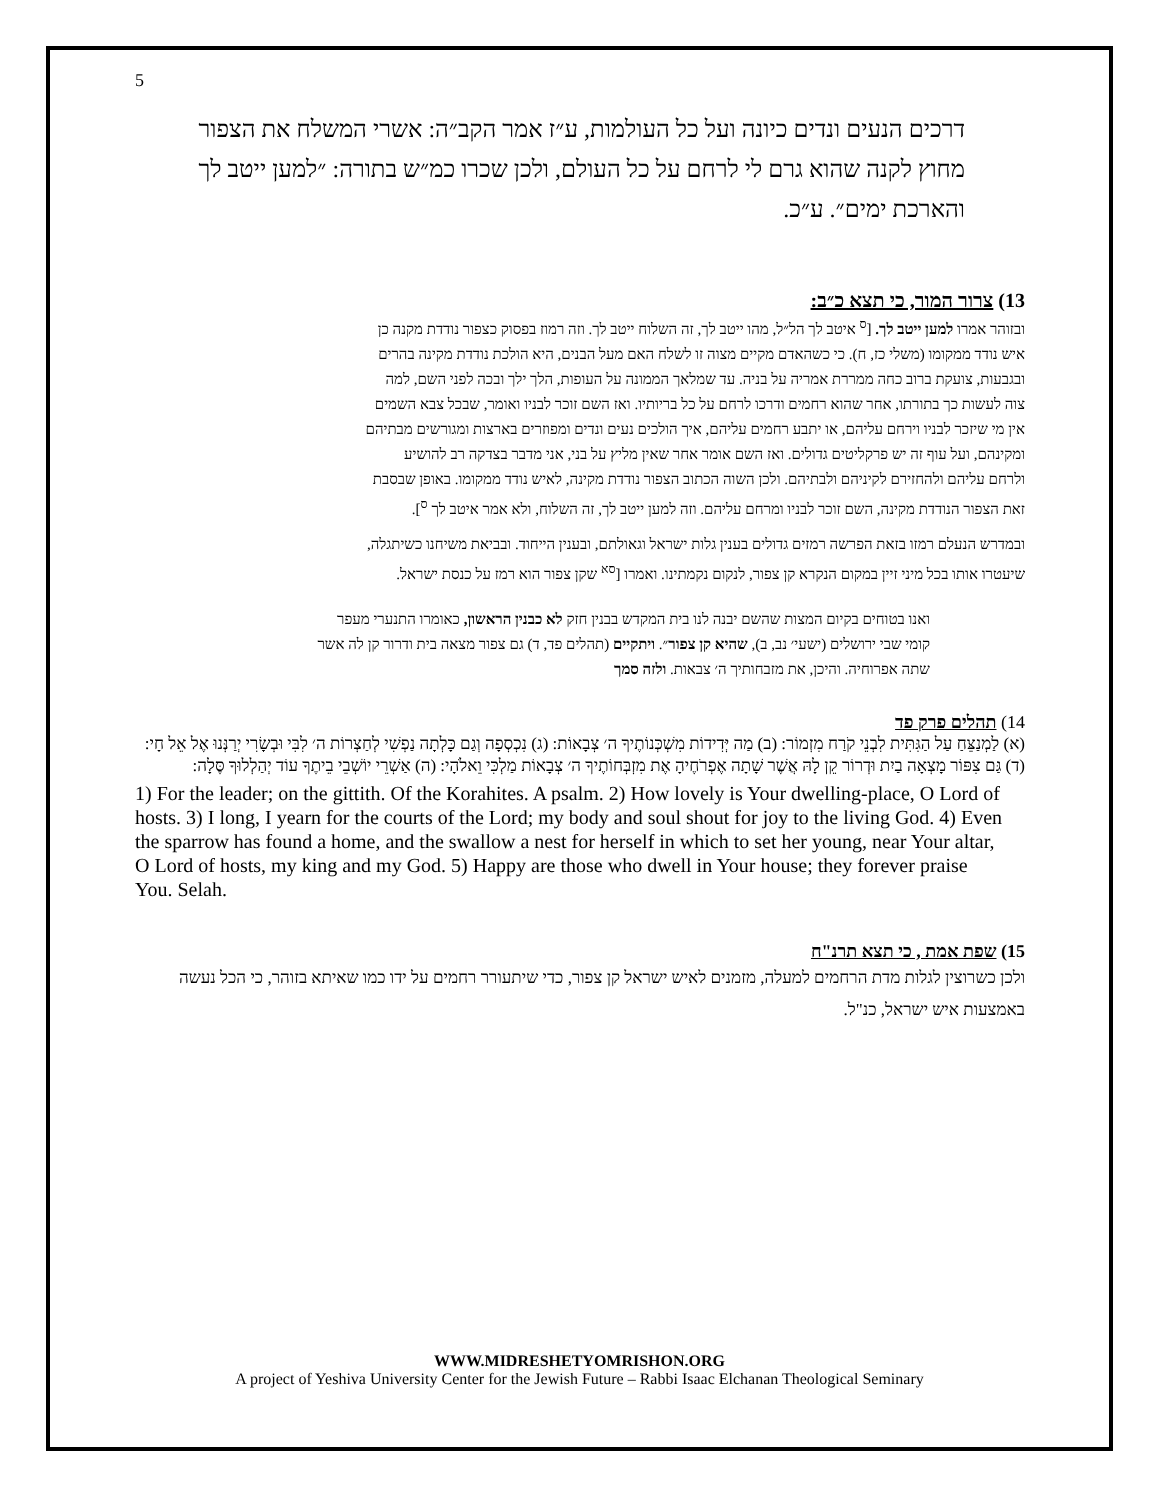5
דרכים הנעים ונדים כיונה ועל כל העולמות, ע״ז אמר הקב״ה: אשרי המשלח את הצפור מחוץ לקנה שהוא גרם לי לרחם על כל העולם, ולכן שכרו כמ״ש בתורה: ״למען ייטב לך והארכת ימים״. ע״כ.
13) צרור המור, כי תצא כ״ב:
ובזוהר אמרו למען ייטב לך. [<sup>ס</sup> איטב לך הל״ל, מהו ייטב לך, זה השלוח ייטב לך. וזה רמוז בפסוק כצפור נודדת מקנה כן איש נודד ממקומו (משלי כז, ח). כי כשהאדם מקיים מצוה זו לשלח האם מעל הבנים, היא הולכת נודדת מקינה בהרים ובגבעות, צועקת ברוב כחה ממררת אמריה על בניה. עד שמלאך הממונה על העופות, הלך ילך ובכה לפני השם, למה צוה לעשות כך בתורתו, אחר שהוא רחמים ודרכו לרחם על כל בריותיו. ואז השם זוכר לבניו ואומר, שבכל צבא השמים אין מי שיזכר לבניו וירחם עליהם, או יתבע רחמים עליהם, איך הולכים נעים ונדים ומפוזרים בארצות ומגורשים מבתיהם ומקינהם, ועל עוף זה יש פרקליטים גדולים. ואז השם אומר אחר שאין מליץ על בני, אני מדבר בצדקה רב להושיע ולרחם עליהם ולהחזירם לקיניהם ולבתיהם. ולכן השוה הכתוב הצפור נודדת מקינה, לאיש נודד ממקומו. באופן שבסבת זאת הצפור הנודדת מקינה, השם זוכר לבניו ומרחם עליהם. וזה למען ייטב לך, זה השלוח, ולא אמר איטב לך <sup>ס</sup>].
ובמדרש הנעלם רמזו בזאת הפרשה רמזים גדולים בענין גלות ישראל וגאולתם, ובענין הייחוד. ובביאת משיחנו כשיתגלה, שיעטרו אותו בכל מיני זיין במקום הנקרא קן צפור, לנקום נקמתינו. ואמרו [<sup>סא</sup> שקן צפור הוא רמז על כנסת ישראל.
ואנו בטוחים בקיום המצות שהשם יבנה לנו בית המקדש בבנין חזק לא כבנין הראשון, כאומרו התנערי מעפר קומי שבי ירושלים (ישעי׳ נב, ב), שהיא קן צפור״. ויתקיים (תהלים פד, ד) גם צפור מצאה בית ודרור קן לה אשר שתה אפרוחיה. והיכן, את מזבחותיך ה׳ צבאות. ולזה סמך
14) תהלים פרק פד
(א) לַמְנַצֵּחַ עַל הַגִּתִּית לִבְנֵי קֹרַח מִזְמוֹר: (ב) מַה יְּדִידוֹת מִשְׁכְּנוֹתֶיךָ ה׳ צְבָאוֹת: (ג) נִכְסְפָה וְגַם כָּלְתָה נַפְשִׁי לְחַצְרוֹת ה׳ לִבִּי וּבְשָׂרִי יְרַנְּנוּ אֶל אֵל חָי: (ד) גַּם צִפּוֹר מָצְאָה בַיִת וּדְרוֹר קֵן לָהּ אֲשֶׁר שָׁתָה אֶפְרֹחֶיהָ אֶת מִזְבְּחוֹתֶיךָ ה׳ צְבָאוֹת מַלְכִּי וֵאלֹהָי: (ה) אַשְׁרֵי יוֹשְׁבֵי בֵיתֶךָ עוֹד יְהַלְלוּךָ סֶּלָה:
1) For the leader; on the gittith. Of the Korahites. A psalm. 2) How lovely is Your dwelling-place, O Lord of hosts. 3) I long, I yearn for the courts of the Lord; my body and soul shout for joy to the living God. 4) Even the sparrow has found a home, and the swallow a nest for herself in which to set her young, near Your altar, O Lord of hosts, my king and my God. 5) Happy are those who dwell in Your house; they forever praise You. Selah.
15) שפת אמת , כי תצא תרנ"ח
ולכן כשרוצין לגלות מדת הרחמים למעלה, מזמנים לאיש ישראל קן צפור, כדי שיתעורר רחמים על ידו כמו שאיתא בזוהר, כי הכל נעשה באמצעות איש ישראל, כנ"ל.
WWW.MIDRESHETYOMRISHON.ORG
A project of Yeshiva University Center for the Jewish Future – Rabbi Isaac Elchanan Theological Seminary